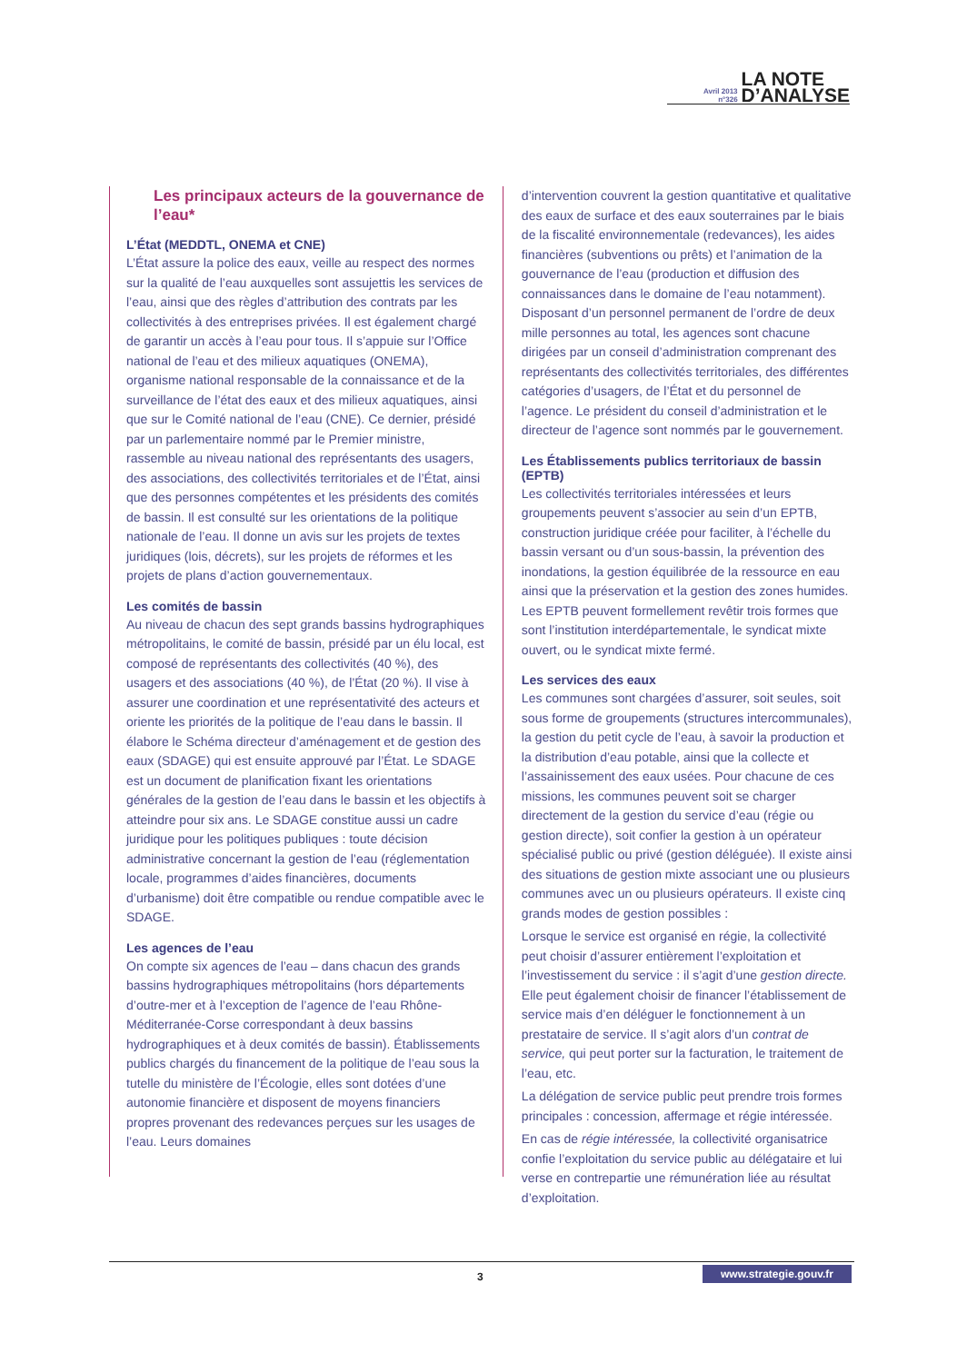Avril 2013
n°326
LA NOTE
D’ANALYSE
Les principaux acteurs de la gouvernance de l’eau*
L’État (MEDDTL, ONEMA et CNE)
L’État assure la police des eaux, veille au respect des normes sur la qualité de l’eau auxquelles sont assujettis les services de l’eau, ainsi que des règles d’attribution des contrats par les collectivités à des entreprises privées. Il est également chargé de garantir un accès à l’eau pour tous. Il s’appuie sur l’Office national de l’eau et des milieux aquatiques (ONEMA), organisme national responsable de la connaissance et de la surveillance de l’état des eaux et des milieux aquatiques, ainsi que sur le Comité national de l’eau (CNE). Ce dernier, présidé par un parlementaire nommé par le Premier ministre, rassemble au niveau national des représentants des usagers, des associations, des collectivités territoriales et de l’État, ainsi que des personnes compétentes et les présidents des comités de bassin. Il est consulté sur les orientations de la politique nationale de l’eau. Il donne un avis sur les projets de textes juridiques (lois, décrets), sur les projets de réformes et les projets de plans d’action gouvernementaux.
Les comités de bassin
Au niveau de chacun des sept grands bassins hydrographiques métropolitains, le comité de bassin, présidé par un élu local, est composé de représentants des collectivités (40 %), des usagers et des associations (40 %), de l’État (20 %). Il vise à assurer une coordination et une représentativité des acteurs et oriente les priorités de la politique de l’eau dans le bassin. Il élabore le Schéma directeur d’aménagement et de gestion des eaux (SDAGE) qui est ensuite approuvé par l’État. Le SDAGE est un document de planification fixant les orientations générales de la gestion de l’eau dans le bassin et les objectifs à atteindre pour six ans. Le SDAGE constitue aussi un cadre juridique pour les politiques publiques : toute décision administrative concernant la gestion de l’eau (réglementation locale, programmes d’aides financières, documents d’urbanisme) doit être compatible ou rendue compatible avec le SDAGE.
Les agences de l’eau
On compte six agences de l’eau – dans chacun des grands bassins hydrographiques métropolitains (hors départements d’outre-mer et à l’exception de l’agence de l’eau Rhône-Méditerranée-Corse correspondant à deux bassins hydrographiques et à deux comités de bassin). Établissements publics chargés du financement de la politique de l’eau sous la tutelle du ministère de l’Écologie, elles sont dotées d’une autonomie financière et disposent de moyens financiers propres provenant des redevances perçues sur les usages de l’eau. Leurs domaines
d’intervention couvrent la gestion quantitative et qualitative des eaux de surface et des eaux souterraines par le biais de la fiscalité environnementale (redevances), les aides financières (subventions ou prêts) et l’animation de la gouvernance de l’eau (production et diffusion des connaissances dans le domaine de l’eau notamment). Disposant d’un personnel permanent de l’ordre de deux mille personnes au total, les agences sont chacune dirigées par un conseil d’administration comprenant des représentants des collectivités territoriales, des différentes catégories d’usagers, de l’État et du personnel de l’agence. Le président du conseil d’administration et le directeur de l’agence sont nommés par le gouvernement.
Les Établissements publics territoriaux de bassin (EPTB)
Les collectivités territoriales intéressées et leurs groupements peuvent s’associer au sein d’un EPTB, construction juridique créée pour faciliter, à l’échelle du bassin versant ou d’un sous-bassin, la prévention des inondations, la gestion équilibrée de la ressource en eau ainsi que la préservation et la gestion des zones humides. Les EPTB peuvent formellement revêtir trois formes que sont l’institution interdépartementale, le syndicat mixte ouvert, ou le syndicat mixte fermé.
Les services des eaux
Les communes sont chargées d’assurer, soit seules, soit sous forme de groupements (structures intercommunales), la gestion du petit cycle de l’eau, à savoir la production et la distribution d’eau potable, ainsi que la collecte et l’assainissement des eaux usées. Pour chacune de ces missions, les communes peuvent soit se charger directement de la gestion du service d’eau (régie ou gestion directe), soit confier la gestion à un opérateur spécialisé public ou privé (gestion déléguée). Il existe ainsi des situations de gestion mixte associant une ou plusieurs communes avec un ou plusieurs opérateurs. Il existe cinq grands modes de gestion possibles :
Lorsque le service est organisé en régie, la collectivité peut choisir d’assurer entièrement l’exploitation et l’investissement du service : il s’agit d’une gestion directe. Elle peut également choisir de financer l’établissement de service mais d’en déléguer le fonctionnement à un prestataire de service. Il s’agit alors d’un contrat de service, qui peut porter sur la facturation, le traitement de l’eau, etc.
La délégation de service public peut prendre trois formes principales : concession, affermage et régie intéressée.
En cas de régie intéressée, la collectivité organisatrice confie l’exploitation du service public au délégataire et lui verse en contrepartie une rémunération liée au résultat d’exploitation.
3 www.strategie.gouv.fr